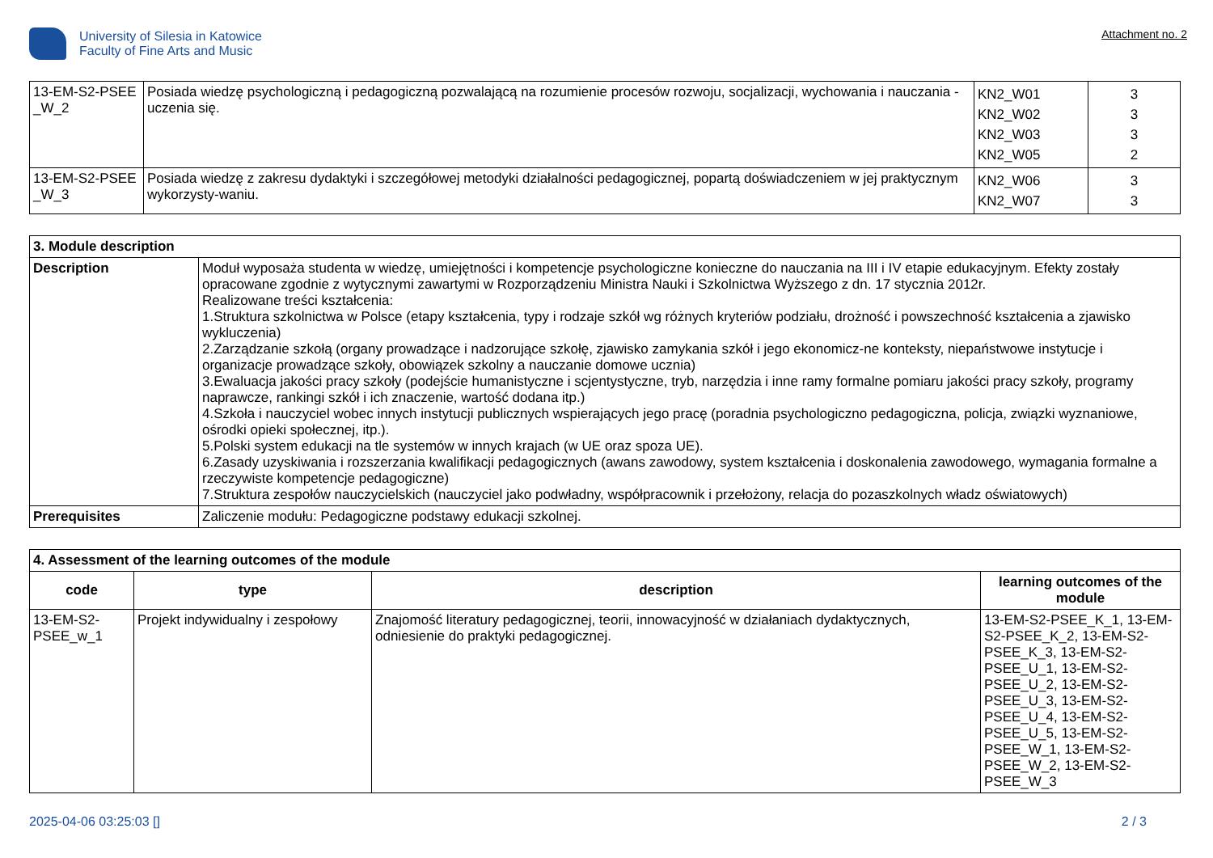University of Silesia in Katowice
Faculty of Fine Arts and Music
Attachment no. 2
| 13-EM-S2-PSEE _W_2 | Posiada wiedzę psychologiczną i pedagogiczną pozwalającą na rozumienie procesów rozwoju, socjalizacji, wychowania i nauczania - uczenia się. | KN2_W01 KN2_W02 KN2_W03 KN2_W05 | 3 3 3 2 |
| 13-EM-S2-PSEE _W_3 | Posiada wiedzę z zakresu dydaktyki i szczegółowej metodyki działalności pedagogicznej, popartą doświadczeniem w jej praktycznym wykorzysty-waniu. | KN2_W06 KN2_W07 | 3 3 |
| 3. Module description | |
| Description | Moduł wyposaża studenta w wiedzę, umiejętności i kompetencje psychologiczne konieczne do nauczania na III i IV etapie edukacyjnym. Efekty zostały opracowane zgodnie z wytycznymi zawartymi w Rozporządzeniu Ministra Nauki i Szkolnictwa Wyższego z dn. 17 stycznia 2012r. Realizowane treści kształcenia: 1.Struktura szkolnictwa w Polsce (etapy kształcenia, typy i rodzaje szkół wg różnych kryteriów podziału, drożność i powszechność kształcenia a zjawisko wykluczenia) 2.Zarządzanie szkołą (organy prowadzące i nadzorujące szkołę, zjawisko zamykania szkół i jego ekonomicz-ne konteksty, niepaństwowe instytucje i organizacje prowadzące szkoły, obowiązek szkolny a nauczanie domowe ucznia) 3.Ewaluacja jakości pracy szkoły (podejście humanistyczne i scjentystyczne, tryb, narzędzia i inne ramy formalne pomiaru jakości pracy szkoły, programy naprawcze, rankingi szkół i ich znaczenie, wartość dodana itp.) 4.Szkoła i nauczyciel wobec innych instytucji publicznych wspierających jego pracę (poradnia psychologiczno pedagogiczna, policja, związki wyznaniowe, ośrodki opieki społecznej, itp.). 5.Polski system edukacji na tle systemów w innych krajach (w UE oraz spoza UE). 6.Zasady uzyskiwania i rozszerzania kwalifikacji pedagogicznych (awans zawodowy, system kształcenia i doskonalenia zawodowego, wymagania formalne a rzeczywiste kompetencje pedagogiczne) 7.Struktura zespołów nauczycielskich (nauczyciel jako podwładny, współpracownik i przełożony, relacja do pozaszkolnych władz oświatowych) |
| Prerequisites | Zaliczenie modułu: Pedagogiczne podstawy edukacji szkolnej. |
| 4. Assessment of the learning outcomes of the module | | | |
| code | type | description | learning outcomes of the module |
| 13-EM-S2-PSEE_w_1 | Projekt indywidualny i zespołowy | Znajomość literatury pedagogicznej, teorii, innowacyjność w działaniach dydaktycznych, odniesienie do praktyki pedagogicznej. | 13-EM-S2-PSEE_K_1, 13-EM-S2-PSEE_K_2, 13-EM-S2-PSEE_K_3, 13-EM-S2-PSEE_U_1, 13-EM-S2-PSEE_U_2, 13-EM-S2-PSEE_U_3, 13-EM-S2-PSEE_U_4, 13-EM-S2-PSEE_U_5, 13-EM-S2-PSEE_W_1, 13-EM-S2-PSEE_W_2, 13-EM-S2-PSEE_W_3 |
2025-04-06 03:25:03 [] 2 / 3